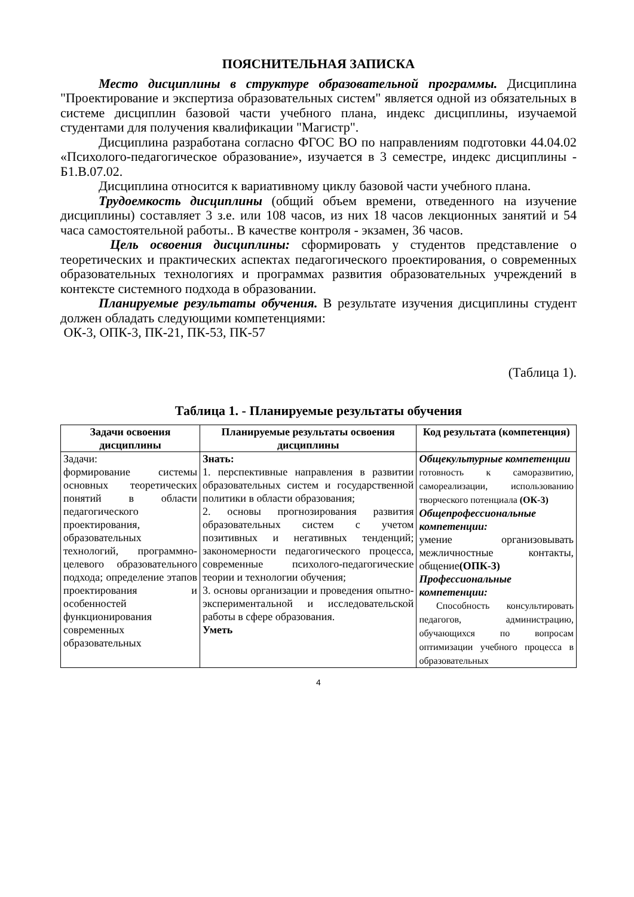ПОЯСНИТЕЛЬНАЯ ЗАПИСКА
Место дисциплины в структуре образовательной программы. Дисциплина "Проектирование и экспертиза образовательных систем" является одной из обязательных в системе дисциплин базовой части учебного плана, индекс дисциплины, изучаемой студентами для получения квалификации "Магистр".
Дисциплина разработана согласно ФГОС ВО по направлениям подготовки 44.04.02 «Психолого-педагогическое образование», изучается в 3 семестре, индекс дисциплины - Б1.В.07.02.
Дисциплина относится к вариативному циклу базовой части учебного плана.
Трудоемкость дисциплины (общий объем времени, отведенного на изучение дисциплины) составляет 3 з.е. или 108 часов, из них 18 часов лекционных занятий и 54 часа самостоятельной работы.. В качестве контроля - экзамен, 36 часов.
Цель освоения дисциплины: сформировать у студентов представление о теоретических и практических аспектах педагогического проектирования, о современных образовательных технологиях и программах развития образовательных учреждений в контексте системного подхода в образовании.
Планируемые результаты обучения. В результате изучения дисциплины студент должен обладать следующими компетенциями:
ОК-3, ОПК-3, ПК-21, ПК-53, ПК-57
(Таблица 1).
Таблица 1. - Планируемые результаты обучения
| Задачи освоения дисциплины | Планируемые результаты освоения дисциплины | Код результата (компетенция) |
| --- | --- | --- |
| Задачи: формирование системы основных теоретических понятий в области педагогического проектирования, образовательных технологий, программно-целевого образовательного подхода; определение этапов проектирования и особенностей функционирования современных образовательных | Знать: 1. перспективные направления в развитии образовательных систем и государственной политики в области образования; 2. основы прогнозирования развития образовательных систем с учетом позитивных и негативных тенденций; закономерности педагогического процесса, современные психолого-педагогические теории и технологии обучения; 3. основы организации и проведения опытно-экспериментальной и исследовательской работы в сфере образования. Уметь | Общекультурные компетенции готовность к саморазвитию, самореализации, использованию творческого потенциала (ОК-3) Общепрофессиональные компетенции: умение организовывать межличностные контакты, общение (ОПК-3) Профессиональные компетенции: Способность консультировать педагогов, администрацию, обучающихся по вопросам оптимизации учебного процесса в образовательных |
4